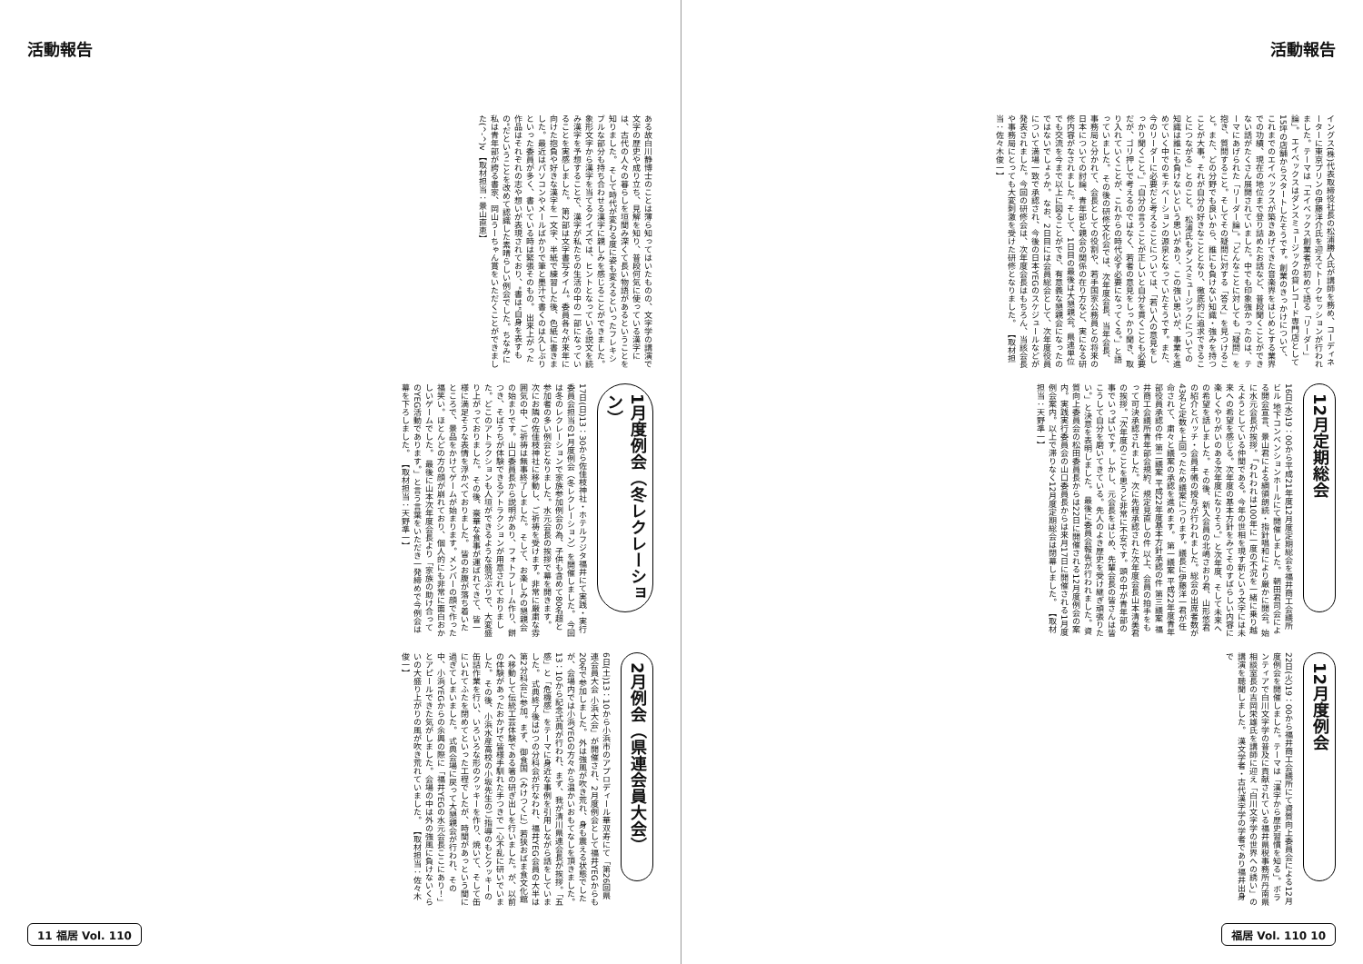活動報告
ある故白川静博士のことは薄ら知ってはいたものの、文字学の講演で文字の歴史や成り立ち、見解を知り、普段何気に使っている漢字には、古代の人々の暮らしを垣間み深くて長い物語があるということを知りました。 そして時代が変わる度に姿も変えるといったフレキシブルな部分も持ち合わせる漢字に親しみを感じることができました。象形文字から漢字を当てるクイズでは、ヒントとなっている説文を読み漢字を予想することで、漢字が私たちの生活の中の一部になっていることを実感しました。 第2部は文字書写タイム。委員各々が来年に向けた抱負や好きな漢字を一文字、半紙で練習した後、色紙に書きました。最近はパソコンやメールばかりで筆と墨汁で書くのは久しぶりといった委員が多く、書いている時は緊張そのもの。 出来上がった作品はそれぞれの志や想いが表現されており、"書は"自身を表すもの"だということを改めて認識した素晴らしい例会でした。ちなみに私は青年部が誇る書家、岡山うーちゃん賞をいただくことができました(^-^)v 【取材担当：景山直恵】
1月度例会（冬レクレーション）
17日(日)13：30から佐佳枝神社・ホテルフジタ福井にて実践・実行委員会担当の1月度例会（冬レクレーション）を開催しました。 今回は冬のレクレーションで家族参加例会の為、子供も含めて80名超と参加者の多い例会となりました。水元会長の挨拶で幕を開きます。 次にお隣の佐佳枝神社に移動し、ご祈祷を受けます。非常に厳粛な雰囲気の中、ご祈祷は無事終了しました。 そして、お楽しみの懇親会の始まりです。山口委員長から説明があり、フォトフレーム作り、餅つき、そばうちが体験できるアトラクションが用意されておりました。どこのアトラクションも人垣ができるような盛況ぶりで、大変盛り上がっておりました。 その後、豪華な食事が運ばれてきて、皆一様に満足そうな表情を浮かべておりました。 皆のお腹が落ち着いたところで、景品をかけてゲームが始まります。メンバーの顔で作った福笑い。ほとんどの方の顔が崩れており、個人的にも非常に面白おかしいゲームでした。 最後に山本次年度会長より「家族の助け合ってのYEG活動であります。」と言う言葉をいただき一発締めで今例会は幕を下ろしました。 【取材担当：天野準一】
2月例会（県連会員大会）
6日(土)13：10から小浜市のアプロディール華双寿にて「第26回県連会員大会 小浜大会」が開催され、2月度例会として福井YEGからも20名で参加しました。 外は強風が吹き荒れ、身も震える状態でしたが、会場内では小浜YEGの方々から温かいおもてなしを頂きました。 13：10から記念式典が行われ、まず、我が清川県連会長が挨拶。「五感」と「危機感」をテーマに身近な事例を引用しながら話をしていました。 式典終了後は3つの分科会が行なわれ、福井YEG会員の大半は第2分科会に参加。まず、御食国（みけつくに）若狭おばま食文化館へ移動して伝統工芸体験である箸の研ぎ出しを行いました。が、以前の体験があったおかげで皆様手馴れた手つきで一心不乱に研いでいました。 その後、小浜水産高校の小坂先生のご指導のもとクッキーの缶詰作業を行い、いろいろな形のクッキーを作り、焼いて、そして缶にいれてふたを閉めてといった工程でしたが、時間があっという間に過ぎてしまいました。 式典会場に戻って大懇親会が行われ、その中、小浜YEGからの余興の際に「福井YEGの水元会長ここにあり！」とアピールできた気がしました。会場の中は外の強風に負けないくらいの大盛り上がりの風が吹き荒れていました。 【取材担当：佐々木俊一】
11 福居 Vol. 110
活動報告
イングス(株)代表取締役社長の松浦勝人氏が講師を務め、コーディネーターに東京プリンの伊藤洋介氏を迎えてトークセッションが行われました。テーマは「エイベックス創業者が初めて語る「リーダー」論」。 エイベックスはダンスミュージックの貸レコード専門店として15坪の店舗からスタートしたそうです。創業のきっかけについて、これまでのエイベックスが築きあげてきた音楽界をはじめとする業界での功績、現在の地位まで登り詰めたお話など、普段聞くことができない話がたくさん展開されていました。中でも印象強かったのは、テーマにあげられた「リーダー論」。「どんなことに対しても「疑問」を抱き、質問すること。そしてその疑問に対する「答え」を見つけること。また、どの分野でも良いから、誰にも負けない知識・強みを持つことが大事。それが自分の好きなこととなり、徹底的に追求できることにつながる」とのこと。 松浦氏もダンスミュージックについての知識は誰にも負けないという思いがあり、この強い思いが、事業を進めていく中でのモチベーションの源泉となっていたそうです。また、今のリーダーに必要だと考えることについては、「若い人の意見をしっかり聞くこと。」「自分の言うことが正しいと自分を貫くことも必要だが、ゴリ押しで考えるのではなく、若者の意見をしっかり聞き、取り入れていくことが、これからの時代必ず必要になってくる。」と語っていました。 その後の研修文化会では、次年度会長、当年会長、事務局と分かれて、会長としての役割や、若手国家公務員との将来の日本についての討論、青年部と親会の関係の在り方など、実になる研修内容がなされました。そして、1日目の最後は大懇親会。県連単位でも交流を今まで以上に図ることができ、有意義な懇親会になったのではないでしょうか。 なお、2日目には会員総会として、次年度役員について満場一致で承認され、今後の日本YEGのスケジュールなどが発表されました。今回の研修会は、次年度会長はもちろん、当該会長や事務局にとっても大変刺激を受けた研修となりました。 【取材担当：佐々木俊一】
12月定期総会
16日(水)19：00から平成21年度12月度定期総会を福井商工会議所ビル 地下コンベンションホールにて開催しました。 朝田君司会による開会宣言、景山君による綱領朗読・指針唱和により厳かに開会。始に水元会長が挨拶。 「われわれは100年に一度の不況を一緒に乗り越えようとしている仲間である。今年の世相を現す新という文字には未来への希望を感じる。次年度の基本方針をみてそのすばらしい内容に楽しくやりがいのある次年度になりそう。」と次年度、そして未来への希望を話しました。 その後、新入会員の北嶋さおり君、山形悠君の紹介とバッチ・会員手帳の授与が行われました。総会の出席者数が43名と定数を上回ったため議案につります。議長に伊藤洋一君が任命されて、粛々と議案の承認を進めます。 第一議案 平成22年度青年部役員承認の件 第二議案 平成22年度基本方針承認の件 第三議案 福井商工会議所青年部会規約、規定見直しの件 以上、会員の拍手をもって可決承認されました。次に先程承認された次年度会長山本清美君の挨拶。「次年度のことを思うと非常に不安です。頭の中が青年部の事でいっぱいです。しかし、元会長をはじめ、先輩会長の皆さんは皆こうして自分を磨いてきている。先人のよき歴史を受け継ぎ頑張りたい。」と決意を表明しました。 最後に委員会報告が行われました。資質向上委員会の松田委員長からは22日に開催される12月度例会の案内。実践実行委員会の山口委員長からは来月17日に開催される1月度例会案内。以上で滞りなく12月度定期総会は閉幕しました。 【取材担当：天野準一】
12月度例会
22日(火)19：00から福井商工会議所にて資質向上委員会による12月度例会を開催しました。テーマは「漢字から歴史習慣を知る」。ボランティアで白川文字学の普及に貢献されている福井県税事務所丹南県相談室長の吉岡栄雄氏を講師に迎え「白川文字学の世界への誘い」の講演を聴聞しました。 漢文学者・古代漢字学の学者であり福井出身で
福居 Vol. 110 10